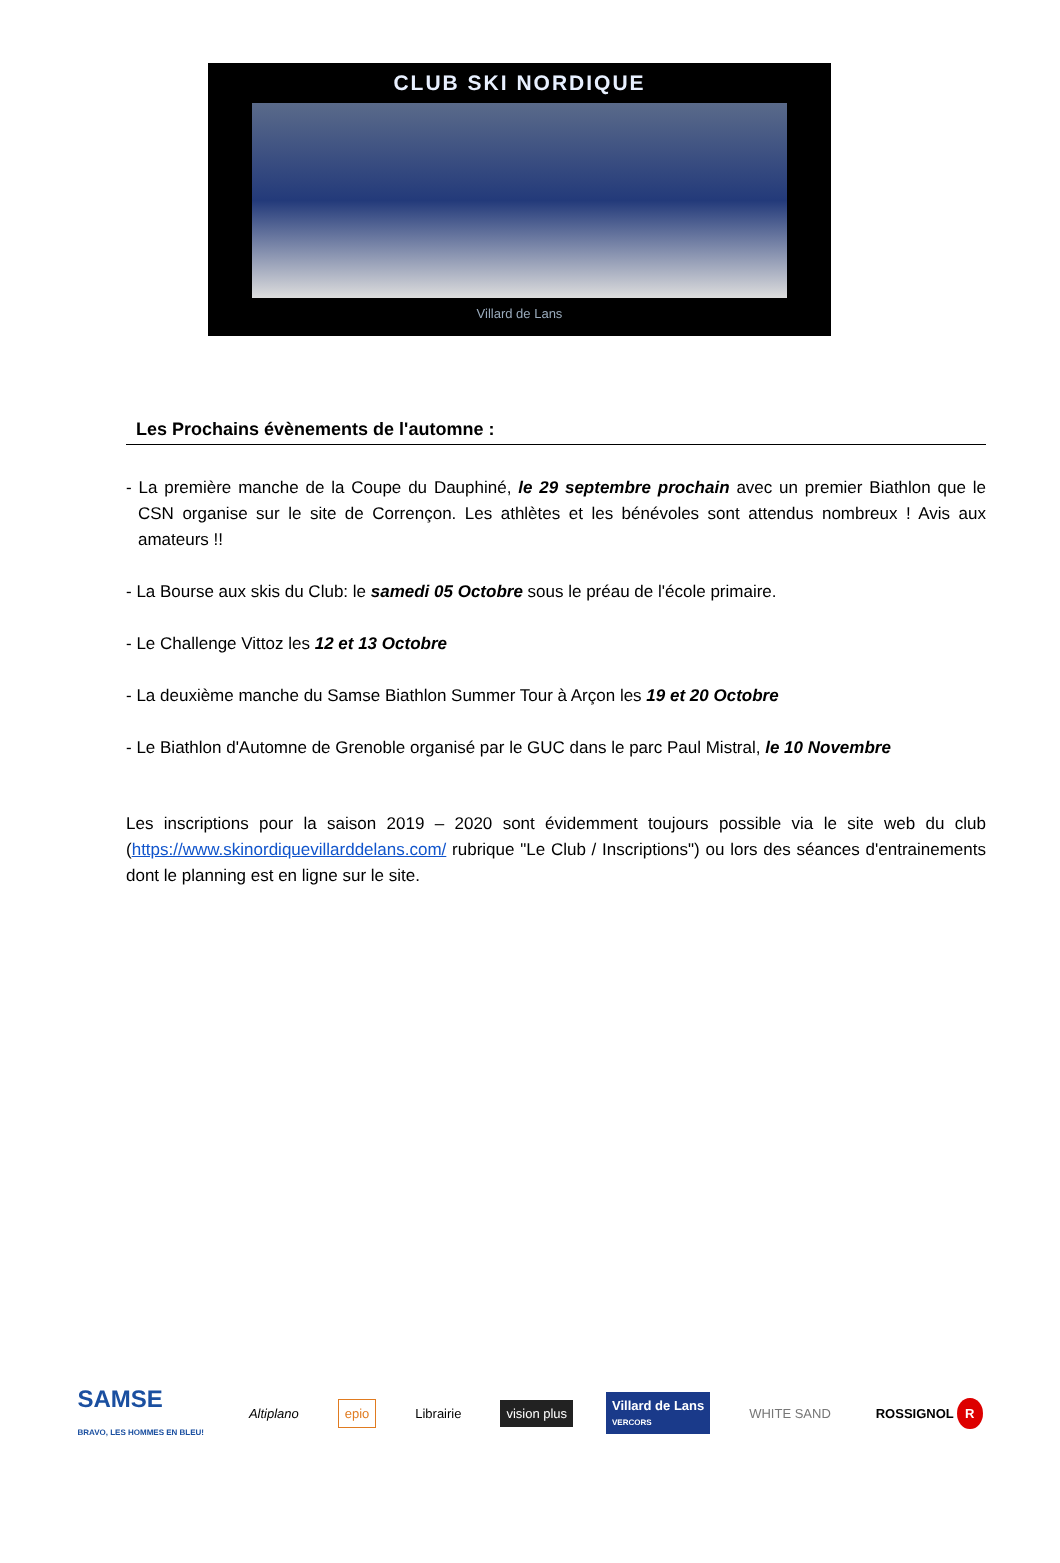CLUB SKI NORDIQUE
Villard de Lans
Les Prochains évènements de l'automne :
- La première manche de la Coupe du Dauphiné, le 29 septembre prochain avec un premier Biathlon que le CSN organise sur le site de Corrençon. Les athlètes et les bénévoles sont attendus nombreux ! Avis aux amateurs !!
- La Bourse aux skis du Club: le samedi 05 Octobre sous le préau de l'école primaire.
- Le Challenge Vittoz les 12 et 13 Octobre
- La deuxième manche du Samse Biathlon Summer Tour à Arçon les 19 et 20 Octobre
- Le Biathlon d'Automne de Grenoble organisé par le GUC dans le parc Paul Mistral, le 10 Novembre
Les inscriptions pour la saison 2019 – 2020 sont évidemment toujours possible via le site web du club (https://www.skinordiquevillarddelans.com/ rubrique "Le Club / Inscriptions") ou lors des séances d'entrainements dont le planning est en ligne sur le site.
SAMSE
BRAVO, LES HOMMES EN BLEU!
Altiplano epio Librairie vision plus
Villard de Lans
VERCORS
WHITE SAND ROSSIGNOL R